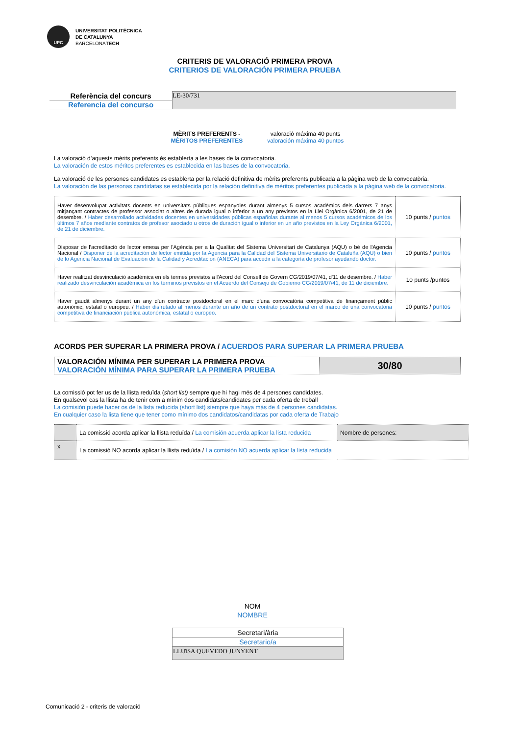UPC
UNIVERSITAT POLITÈCNICA
DE CATALUNYA
BARCELONATECH
CRITERIS DE VALORACIÓ PRIMERA PROVA
CRITERIOS DE VALORACIÓN PRIMERA PRUEBA
| Referència del concurs | LE-30/731 |
| Referencia del concurso | |
MÈRITS PREFERENTS -
MÈRITOS PREFERENTES
valoració máxima 40 punts
valoración máxima 40 puntos
La valoració d’aquests mèrits preferents és establerta a les bases de la convocatoria.
La valoración de estos méritos preferentes es establecida en las bases de la convocatoria.
La valoració de les persones candidates es establerta per la relació definitiva de mèrits preferents publicada a la pàgina web de la convocatòria.
La valoración de las personas candidatas se establecida por la relación definitiva de méritos preferentes publicada a la página web de la convocatoria.
| Haver desenvolupat activitats docents en universitats públiques espanyoles durant almenys 5 cursos acadèmics dels darrers 7 anys mitjançant contractes de professor associat o altres de durada igual o inferior a un any previstos en la Llei Orgànica 6/2001, de 21 de desembre. / Haber desarrollado actividades docentes en universidades públicas españolas durante al menos 5 cursos académicos de los últimos 7 años mediante contratos de profesor asociado u otros de duración igual o inferior en un año previstos en la Ley Orgánica 6/2001, de 21 de diciembre. | 10 punts / puntos |
| Disposar de l'acreditació de lector emesa per l'Agència per a la Qualitat del Sistema Universitari de Catalunya (AQU) o bé de l'Agencia Nacional / Disponer de la acreditación de lector emitida por la Agencia para la Calidad del Sistema Universitario de Cataluña (AQU) o bien de lo Agencia Nacional de Evaluación de la Calidad y Acreditación (ANECA) para accedir a la categoría de profesor ayudando doctor. | 10 punts / puntos |
| Haver realitzat desvinculació acadèmica en els termes previstos a l'Acord del Consell de Govern CG/2019/07/41, d'11 de desembre. / Haber realizado desvinculación académica en los términos previstos en el Acuerdo del Consejo de Gobierno CG/2019/07/41, de 11 de diciembre. | 10 punts /puntos |
| Haver gaudit almenys durant un any d'un contracte postdoctoral en el marc d'una convocatòria competitiva de finançament públic autonòmic, estatal o europeu. / Haber disfrutado al menos durante un año de un contrato postdoctoral en el marco de una convocatòria competitiva de financiación pública autonómica, estatal o europeo. | 10 punts / puntos |
ACORDS PER SUPERAR LA PRIMERA PROVA / ACUERDOS PARA SUPERAR LA PRIMERA PRUEBA
| VALORACIÓN MÍNIMA PER SUPERAR LA PRIMERA PROVA VALORACIÓN MÍNIMA PARA SUPERAR LA PRIMERA PRUEBA | 30/80 |
La comissió pot fer us de la llista reduïda (short list) sempre que hi hagi més de 4 persones candidates.
En qualsevol cas la llista ha de tenir com a mínim dos candidats/candidates per cada oferta de treball
La comisión puede hacer os de la lista reducida (short list) siempre que haya más de 4 persones candidatas.
En cualquier caso la lista tiene que tener como mínimo dos candidatos/candidatas por cada oferta de Trabajo
| | La comissió acorda aplicar la llista reduïda / La comisión acuerda aplicar la lista reducida | Nombre de persones: |
| x | La comissió NO acorda aplicar la llista reduïda / La comisión NO acuerda aplicar la lista reducida | |
NOM
NOMBRE
| Secretari/ària |
| Secretario/a |
| LLUïSA QUEVEDO JUNYENT |
Comunicació 2 - criteris de valoració